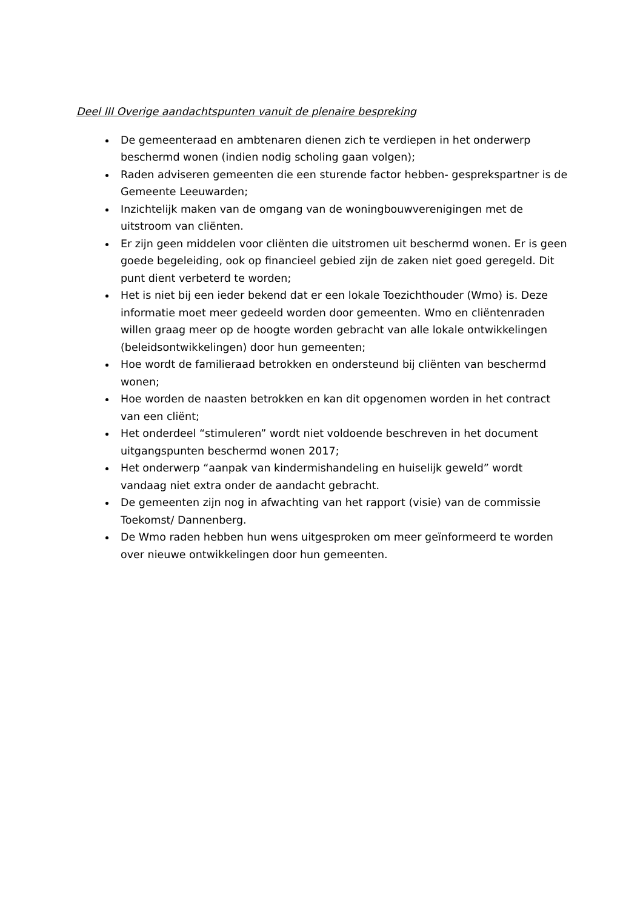Deel III Overige aandachtspunten vanuit de plenaire bespreking
De gemeenteraad en ambtenaren dienen zich te verdiepen in het onderwerp beschermd wonen (indien nodig scholing gaan volgen);
Raden adviseren gemeenten die een sturende factor hebben- gesprekspartner is de Gemeente Leeuwarden;
Inzichtelijk maken van de omgang van de woningbouwverenigingen met de uitstroom van cliënten.
Er zijn geen middelen voor cliënten die uitstromen uit beschermd wonen. Er is geen goede begeleiding, ook op financieel gebied zijn de zaken niet goed geregeld. Dit punt dient verbeterd te worden;
Het is niet bij een ieder bekend dat er een lokale Toezichthouder (Wmo) is. Deze informatie moet meer gedeeld worden door gemeenten. Wmo en cliëntenraden willen graag meer op de hoogte worden gebracht van alle lokale ontwikkelingen (beleidsontwikkelingen) door hun gemeenten;
Hoe wordt de familieraad betrokken en ondersteund bij cliënten van beschermd wonen;
Hoe worden de naasten betrokken en kan dit opgenomen worden in het contract van een cliënt;
Het onderdeel “stimuleren” wordt niet voldoende beschreven in het document uitgangspunten beschermd wonen 2017;
Het onderwerp “aanpak van kindermishandeling en huiselijk geweld” wordt vandaag niet extra onder de aandacht gebracht.
De gemeenten zijn nog in afwachting van het rapport (visie) van de commissie Toekomst/ Dannenberg.
De Wmo raden hebben hun wens uitgesproken om meer geïnformeerd te worden over nieuwe ontwikkelingen door hun gemeenten.